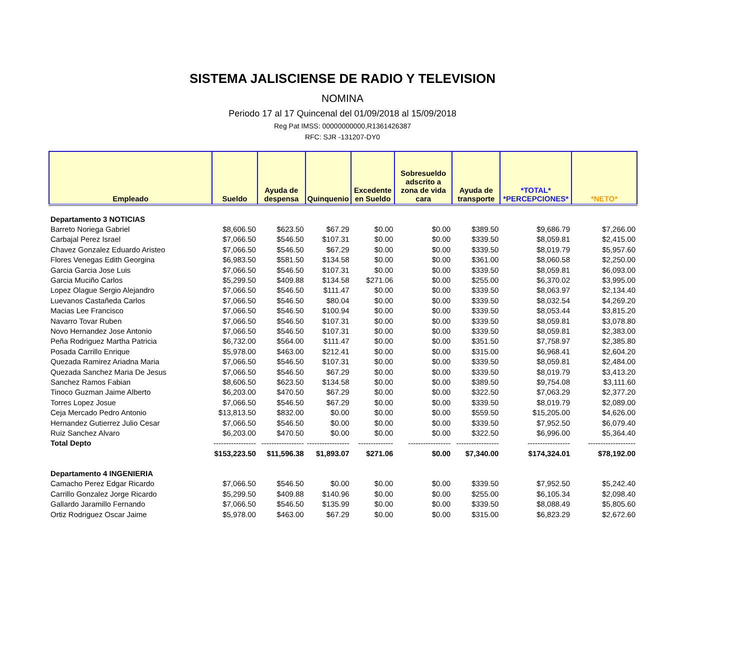SISTEMA JALISCIENSE DE RADIO Y TELEVISION
NOMINA
Periodo 17 al 17 Quincenal del 01/09/2018 al 15/09/2018
Reg Pat IMSS: 00000000000,R1361426387
RFC: SJR -131207-DY0
| Empleado | Sueldo | Ayuda de despensa | Quinquenio | Excedente en Sueldo | Sobresueldo adscrito a zona de vida cara | Ayuda de transporte | *TOTAL* *PERCEPCIONES* | *NETO* |
| --- | --- | --- | --- | --- | --- | --- | --- | --- |
| Departamento 3 NOTICIAS | | | | | | | | |
| Barreto Noriega Gabriel | $8,606.50 | $623.50 | $67.29 | $0.00 | $0.00 | $389.50 | $9,686.79 | $7,266.00 |
| Carbajal Perez Israel | $7,066.50 | $546.50 | $107.31 | $0.00 | $0.00 | $339.50 | $8,059.81 | $2,415.00 |
| Chavez Gonzalez Eduardo Aristeo | $7,066.50 | $546.50 | $67.29 | $0.00 | $0.00 | $339.50 | $8,019.79 | $5,957.60 |
| Flores Venegas Edith Georgina | $6,983.50 | $581.50 | $134.58 | $0.00 | $0.00 | $361.00 | $8,060.58 | $2,250.00 |
| Garcia Garcia Jose Luis | $7,066.50 | $546.50 | $107.31 | $0.00 | $0.00 | $339.50 | $8,059.81 | $6,093.00 |
| Garcia Muciño Carlos | $5,299.50 | $409.88 | $134.58 | $271.06 | $0.00 | $255.00 | $6,370.02 | $3,995.00 |
| Lopez Olague Sergio Alejandro | $7,066.50 | $546.50 | $111.47 | $0.00 | $0.00 | $339.50 | $8,063.97 | $2,134.40 |
| Luevanos Castañeda Carlos | $7,066.50 | $546.50 | $80.04 | $0.00 | $0.00 | $339.50 | $8,032.54 | $4,269.20 |
| Macias Lee Francisco | $7,066.50 | $546.50 | $100.94 | $0.00 | $0.00 | $339.50 | $8,053.44 | $3,815.20 |
| Navarro Tovar Ruben | $7,066.50 | $546.50 | $107.31 | $0.00 | $0.00 | $339.50 | $8,059.81 | $3,078.80 |
| Novo Hernandez Jose Antonio | $7,066.50 | $546.50 | $107.31 | $0.00 | $0.00 | $339.50 | $8,059.81 | $2,383.00 |
| Peña Rodriguez Martha Patricia | $6,732.00 | $564.00 | $111.47 | $0.00 | $0.00 | $351.50 | $7,758.97 | $2,385.80 |
| Posada Carrillo Enrique | $5,978.00 | $463.00 | $212.41 | $0.00 | $0.00 | $315.00 | $6,968.41 | $2,604.20 |
| Quezada Ramirez Ariadna Maria | $7,066.50 | $546.50 | $107.31 | $0.00 | $0.00 | $339.50 | $8,059.81 | $2,484.00 |
| Quezada Sanchez Maria De Jesus | $7,066.50 | $546.50 | $67.29 | $0.00 | $0.00 | $339.50 | $8,019.79 | $3,413.20 |
| Sanchez Ramos Fabian | $8,606.50 | $623.50 | $134.58 | $0.00 | $0.00 | $389.50 | $9,754.08 | $3,111.60 |
| Tinoco Guzman Jaime Alberto | $6,203.00 | $470.50 | $67.29 | $0.00 | $0.00 | $322.50 | $7,063.29 | $2,377.20 |
| Torres Lopez Josue | $7,066.50 | $546.50 | $67.29 | $0.00 | $0.00 | $339.50 | $8,019.79 | $2,089.00 |
| Ceja Mercado Pedro Antonio | $13,813.50 | $832.00 | $0.00 | $0.00 | $0.00 | $559.50 | $15,205.00 | $4,626.00 |
| Hernandez Gutierrez Julio Cesar | $7,066.50 | $546.50 | $0.00 | $0.00 | $0.00 | $339.50 | $7,952.50 | $6,079.40 |
| Ruiz Sanchez Alvaro | $6,203.00 | $470.50 | $0.00 | $0.00 | $0.00 | $322.50 | $6,996.00 | $5,364.40 |
| Total Depto | ----------------- | ----------------- | ----------------- | -------------- | ----------------- | ----------------- | ----------------- | ------------------- |
| | $153,223.50 | $11,596.38 | $1,893.07 | $271.06 | $0.00 | $7,340.00 | $174,324.01 | $78,192.00 |
| Departamento 4 INGENIERIA | | | | | | | | |
| Camacho Perez Edgar Ricardo | $7,066.50 | $546.50 | $0.00 | $0.00 | $0.00 | $339.50 | $7,952.50 | $5,242.40 |
| Carrillo Gonzalez Jorge Ricardo | $5,299.50 | $409.88 | $140.96 | $0.00 | $0.00 | $255.00 | $6,105.34 | $2,098.40 |
| Gallardo Jaramillo Fernando | $7,066.50 | $546.50 | $135.99 | $0.00 | $0.00 | $339.50 | $8,088.49 | $5,805.60 |
| Ortiz Rodriguez Oscar Jaime | $5,978.00 | $463.00 | $67.29 | $0.00 | $0.00 | $315.00 | $6,823.29 | $2,672.60 |